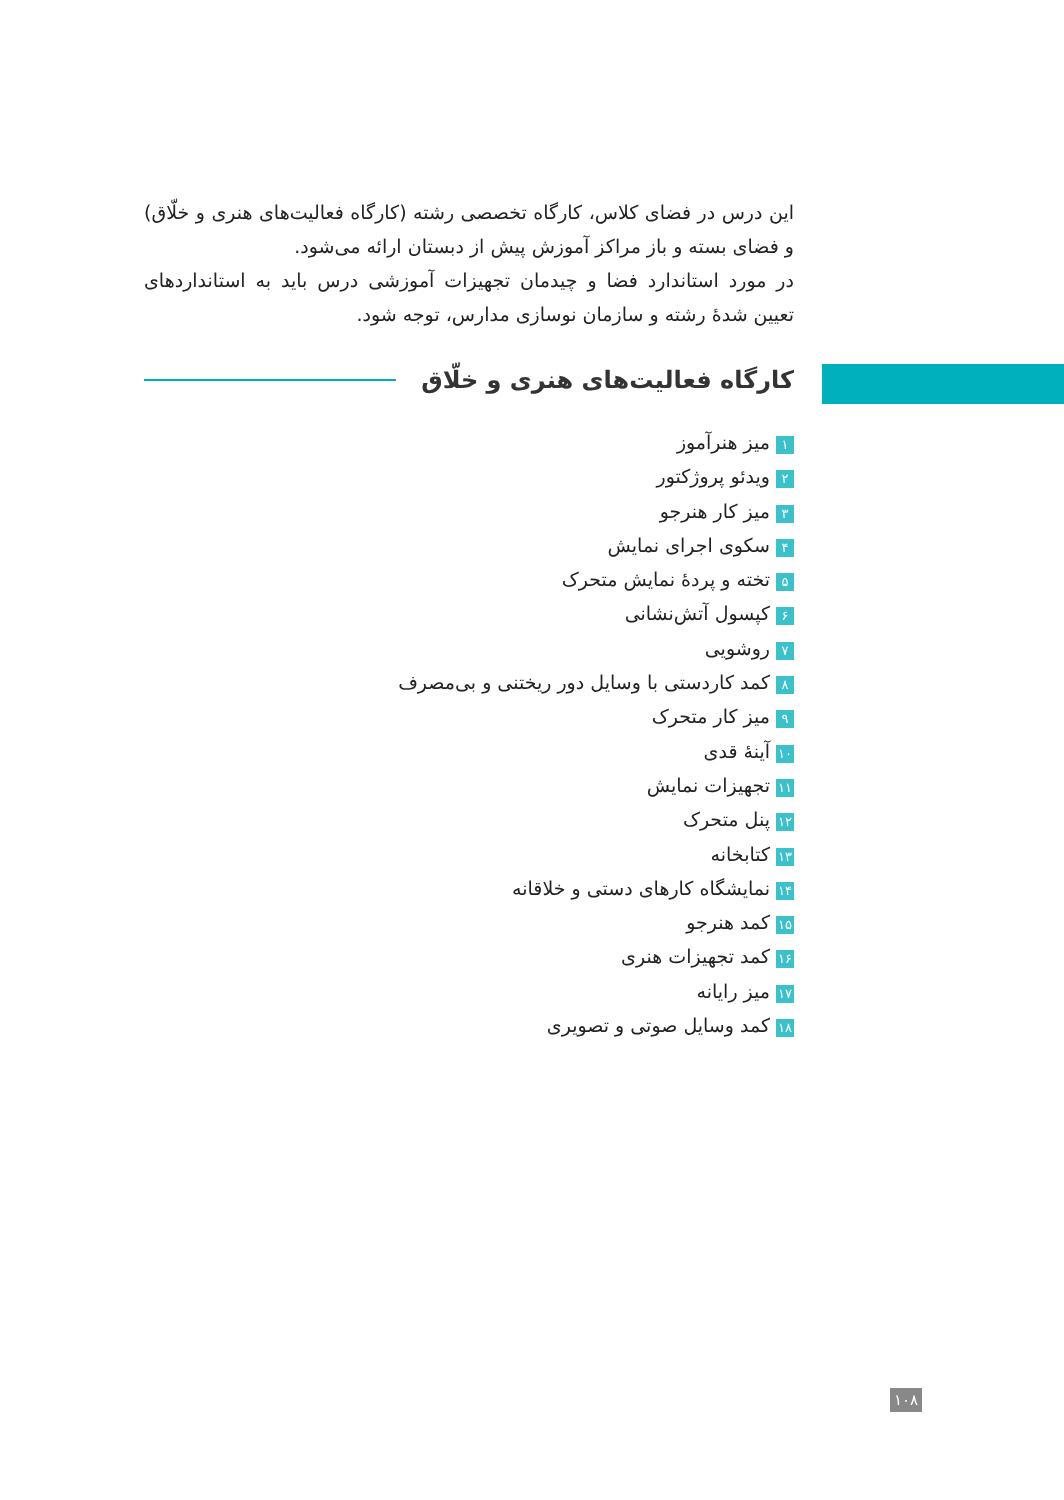این درس در فضای کلاس، کارگاه تخصصی رشته (کارگاه فعالیت‌های هنری و خلّاق) و فضای بسته و باز مراکز آموزش پیش از دبستان ارائه می‌شود.
در مورد استاندارد فضا و چیدمان تجهیزات آموزشی درس باید به استانداردهای تعیین شدهٔ رشته و سازمان نوسازی مدارس، توجه شود.
کارگاه فعالیت‌های هنری و خلّاق
۱ میز هنرآموز
۲ ویدئو پروژکتور
۳ میز کار هنرجو
۴ سکوی اجرای نمایش
۵ تخته و پردهٔ نمایش متحرک
۶ کپسول آتش‌نشانی
۷ روشویی
۸ کمد کاردستی با وسایل دور ریختنی و بی‌مصرف
۹ میز کار متحرک
۱۰ آینهٔ قدی
۱۱ تجهیزات نمایش
۱۲ پنل متحرک
۱۳ کتابخانه
۱۴ نمایشگاه کارهای دستی و خلاقانه
۱۵ کمد هنرجو
۱۶ کمد تجهیزات هنری
۱۷ میز رایانه
۱۸ کمد وسایل صوتی و تصویری
۱۰۸